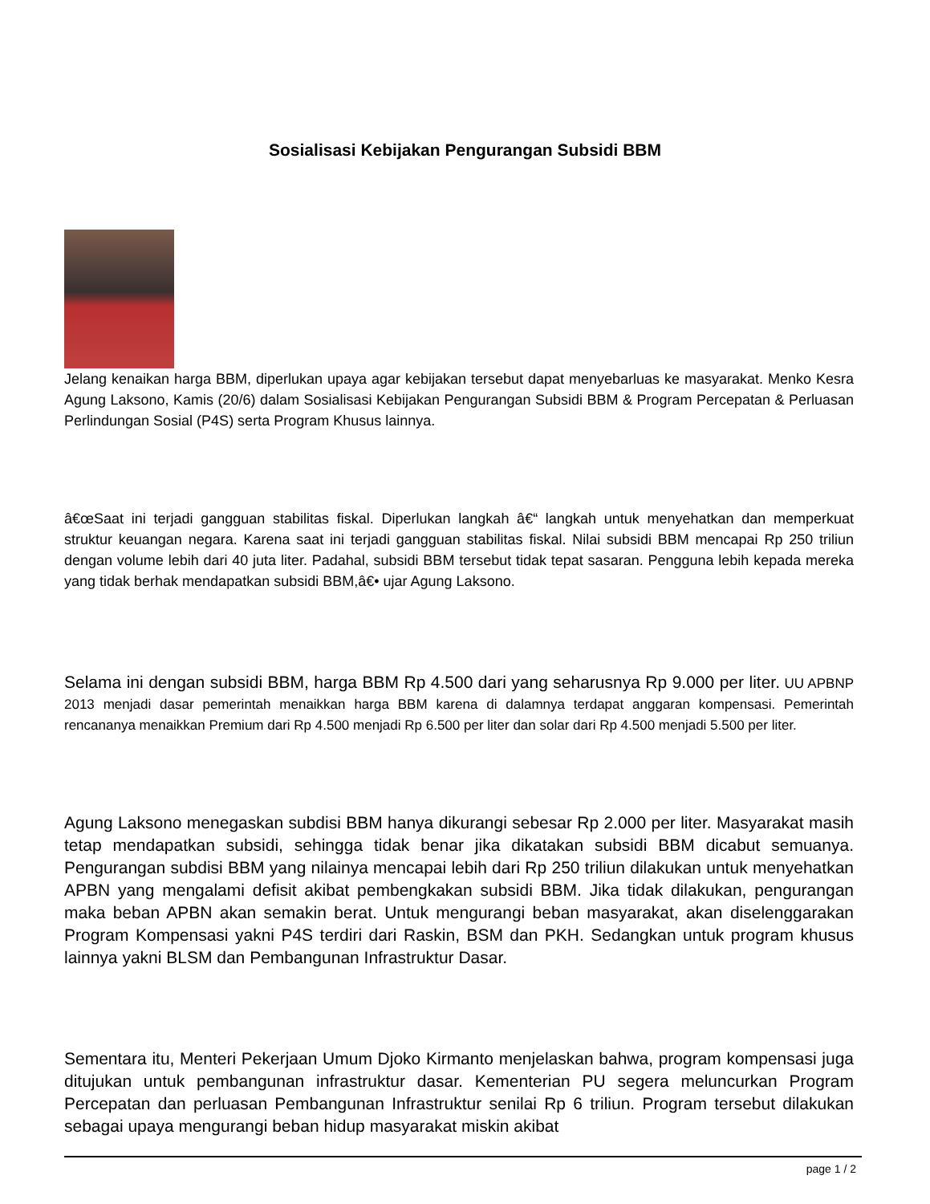Sosialisasi Kebijakan Pengurangan Subsidi BBM
Jelang kenaikan harga BBM, diperlukan upaya agar kebijakan tersebut dapat menyebarluas ke masyarakat. Menko Kesra Agung Laksono, Kamis (20/6) dalam Sosialisasi Kebijakan Pengurangan Subsidi BBM & Program Percepatan & Perluasan Perlindungan Sosial (P4S) serta Program Khusus lainnya.
â€œSaat ini terjadi gangguan stabilitas fiskal. Diperlukan langkah â€“ langkah untuk menyehatkan dan memperkuat struktur keuangan negara. Karena saat ini terjadi gangguan stabilitas fiskal. Nilai subsidi BBM mencapai Rp 250 triliun dengan volume lebih dari 40 juta liter. Padahal, subsidi BBM tersebut tidak tepat sasaran. Pengguna lebih kepada mereka yang tidak berhak mendapatkan subsidi BBM,â€• ujar Agung Laksono.
Selama ini dengan subsidi BBM, harga BBM Rp 4.500 dari yang seharusnya Rp 9.000 per liter. UU APBNP 2013 menjadi dasar pemerintah menaikkan harga BBM karena di dalamnya terdapat anggaran kompensasi. Pemerintah rencananya menaikkan Premium dari Rp 4.500 menjadi Rp 6.500 per liter dan solar dari Rp 4.500 menjadi 5.500 per liter.
Agung Laksono menegaskan subdisi BBM hanya dikurangi sebesar Rp 2.000 per liter. Masyarakat masih tetap mendapatkan subsidi, sehingga tidak benar jika dikatakan subsidi BBM dicabut semuanya. Pengurangan subdisi BBM yang nilainya mencapai lebih dari Rp 250 triliun dilakukan untuk menyehatkan APBN yang mengalami defisit akibat pembengkakan subsidi BBM. Jika tidak dilakukan, pengurangan maka beban APBN akan semakin berat. Untuk mengurangi beban masyarakat, akan diselenggarakan Program Kompensasi yakni P4S terdiri dari Raskin, BSM dan PKH. Sedangkan untuk program khusus lainnya yakni BLSM dan Pembangunan Infrastruktur Dasar.
Sementara itu, Menteri Pekerjaan Umum Djoko Kirmanto menjelaskan bahwa, program kompensasi juga ditujukan untuk pembangunan infrastruktur dasar. Kementerian PU segera meluncurkan Program Percepatan dan perluasan Pembangunan Infrastruktur senilai Rp 6 triliun. Program tersebut dilakukan sebagai upaya mengurangi beban hidup masyarakat miskin akibat
page 1 / 2